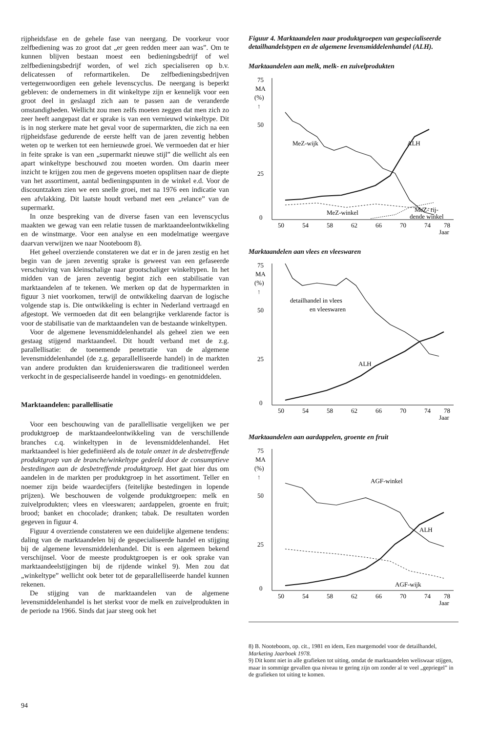rijpheidsfase en de gehele fase van neergang. De voorkeur voor zelfbediening was zo groot dat „er geen redden meer aan was”. Om te kunnen blijven bestaan moest een bedieningsbedrijf of wel zelfbedieningsbedrijf worden, of wel zich specialiseren op b.v. delicatessen of reformartikelen. De zelfbedieningsbedrijven vertegenwoordigen een gehele levenscyclus. De neergang is beperkt gebleven: de ondernemers in dit winkeltype zijn er kennelijk voor een groot deel in geslaagd zich aan te passen aan de veranderde omstandigheden. Wellicht zou men zelfs moeten zeggen dat men zich zo zeer heeft aangepast dat er sprake is van een vernieuwd winkeltype. Dit is in nog sterkere mate het geval voor de supermarkten, die zich na een rijpheidsfase gedurende de eerste helft van de jaren zeventig hebben weten op te werken tot een hernieuwde groei. We vermoeden dat er hier in feite sprake is van een „supermarkt nieuwe stijl” die wellicht als een apart winkeltype beschouwd zou moeten worden. Om daarin meer inzicht te krijgen zou men de gegevens moeten opsplitsen naar de diepte van het assortiment, aantal bedieningspunten in de winkel e.d. Voor de discountzaken zien we een snelle groei, met na 1976 een indicatie van een afvlakking. Dit laatste houdt verband met een „relance” van de supermarkt.
In onze bespreking van de diverse fasen van een levenscyclus maakten we gewag van een relatie tussen de marktaandeelontwikkeling en de winstmarge. Voor een analyse en een modelmatige weergave daarvan verwijzen we naar Nooteboom 8).
Het geheel overziende constateren we dat er in de jaren zestig en het begin van de jaren zeventig sprake is geweest van een gefaseerde verschuiving van kleinschalige naar grootschaliger winkeltypen. In het midden van de jaren zeventig begint zich een stabilisatie van marktaandelen af te tekenen. We merken op dat de hypermarkten in figuur 3 niet voorkomen, terwijl de ontwikkeling daarvan de logische volgende stap is. Die ontwikkeling is echter in Nederland vertraagd en afgestopt. We vermoeden dat dit een belangrijke verklarende factor is voor de stabilisatie van de marktaandelen van de bestaande winkeltypen.
Voor de algemene levensmiddelenhandel als geheel zien we een gestaag stijgend marktaandeel. Dit houdt verband met de z.g. parallellisatie: de toenemende penetratie van de algemene levensmiddelenhandel (de z.g. geparallelliseerde handel) in de markten van andere produkten dan kruidenierswaren die traditioneel werden verkocht in de gespecialiseerde handel in voedings- en genotmiddelen.
Marktaandelen: parallellisatie
Voor een beschouwing van de parallellisatie vergelijken we per produktgroep de marktaandeelontwikkeling van de verschillende branches c.q. winkeltypen in de levensmiddelenhandel. Het marktaandeel is hier gedefiniëerd als de totale omzet in de desbetreffende produktgroep van de branche/winkeltype gedeeld door de consumptieve bestedingen aan de desbetreffende produktgroep. Het gaat hier dus om aandelen in de markten per produktgroep in het assortiment. Teller en noemer zijn beide waardecijfers (feitelijke bestedingen in lopende prijzen). We beschouwen de volgende produktgroepen: melk en zuivelprodukten; vlees en vleeswaren; aardappelen, groente en fruit; brood; banket en chocolade; dranken; tabak. De resultaten worden gegeven in figuur 4.
Figuur 4 overziende constateren we een duidelijke algemene tendens: daling van de marktaandelen bij de gespecialiseerde handel en stijging bij de algemene levensmiddelenhandel. Dit is een algemeen bekend verschijnsel. Voor de meeste produktgroepen is er ook sprake van marktaandeelstijgingen bij de rijdende winkel 9). Men zou dat „winkeltype” wellicht ook beter tot de geparallelliseerde handel kunnen rekenen.
De stijging van de marktaandelen van de algemene levensmiddelenhandel is het sterkst voor de melk en zuivelprodukten in de periode na 1966. Sinds dat jaar steeg ook het
Figuur 4. Marktaandelen naar produktgroepen van gespecialiseerde detailhandelstypen en de algemene levensmiddelenhandel (ALH).
Marktaandelen aan melk, melk- en zuivelprodukten
75
MA
(%)
↑
50
25
0
MeZ-wijk
ALH
MeZ-winkel
MeZ- rij-
dende winkel
50
54
58
62
66
70
74
78
Jaar
Marktaandelen aan vlees en vleeswaren
75
MA
(%)
↑
50
25
0
detailhandel in vlees
en vleeswaren
ALH
50
54
58
62
66
70
74
78
Jaar
Marktaandelen aan aardappelen, groente en fruit
75
MA
(%)
↑
50
25
0
AGF-winkel
ALH
AGF-wijk
50
54
58
62
66
70
74
78
Jaar
8) B. Nooteboom, op. cit., 1981 en idem, Een margemodel voor de detailhandel, Marketing Jaarboek 1978.
9) Dit komt niet in alle grafieken tot uiting, omdat de marktaandelen weliswaar stijgen, maar in sommige gevallen qua niveau te gering zijn om zonder al te veel „gepriegel” in de grafieken tot uiting te komen.
94